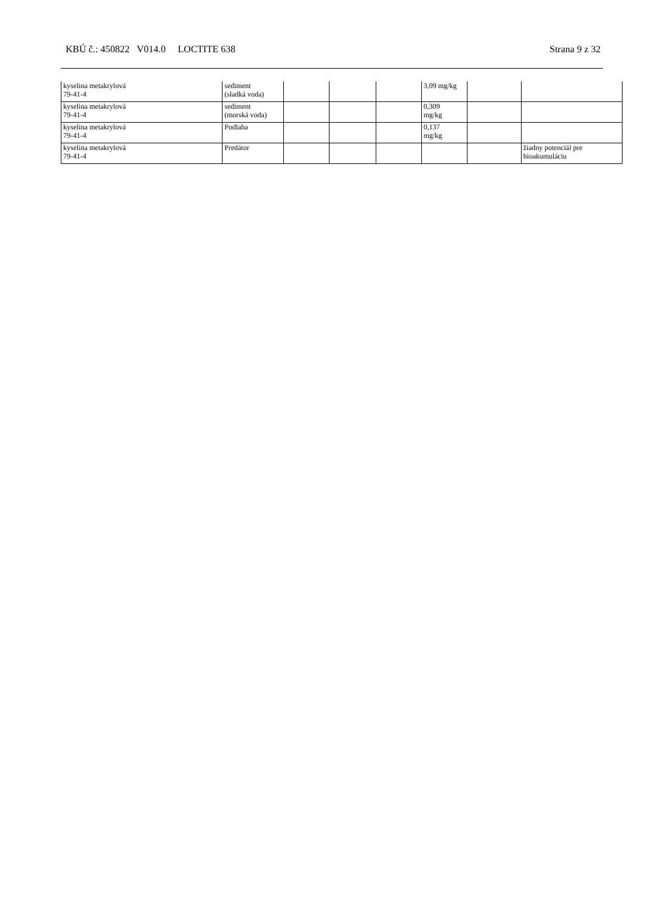KBÚ č.: 450822 V014.0 LOCTITE 638 Strana 9 z 32
| kyselina metakrylová 79-41-4 | sediment (sladká voda) | | | | 3,09 mg/kg | | |
| kyselina metakrylová 79-41-4 | sediment (morská voda) | | | | 0,309 mg/kg | | |
| kyselina metakrylová 79-41-4 | Podlaha | | | | 0,137 mg/kg | | |
| kyselina metakrylová 79-41-4 | Predátor | | | | | | žiadny potenciál pre bioakumuláciu |